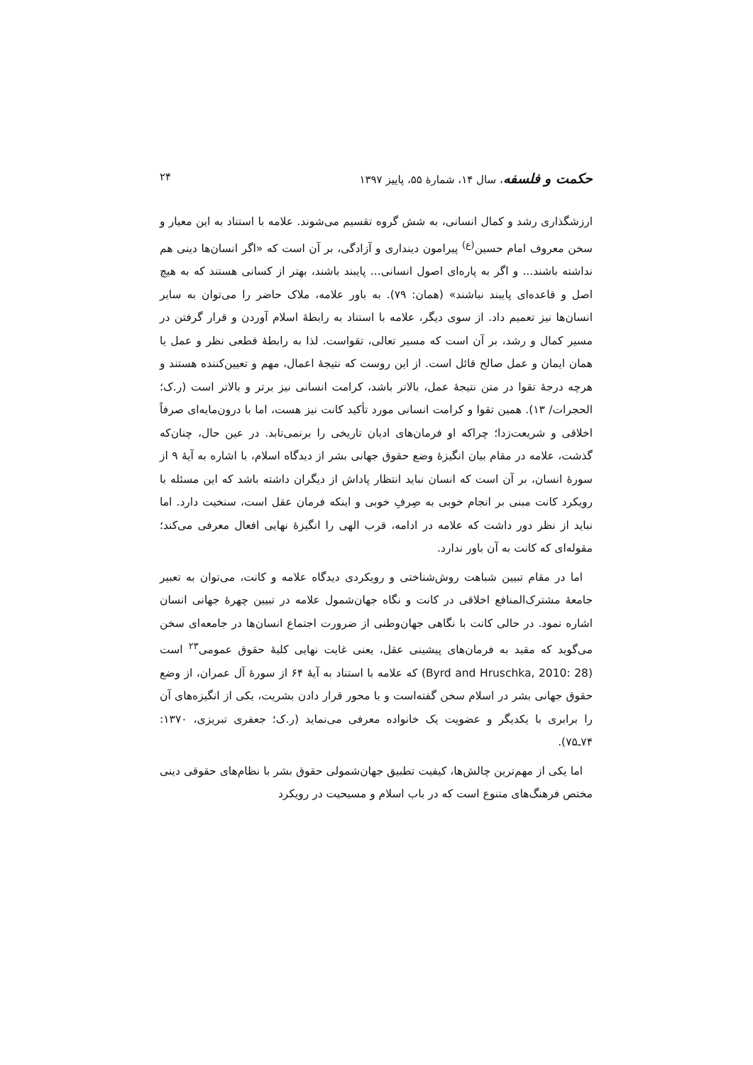حکمت و فلسفه، سال ۱۴، شمارهٔ ۵۵، پاییز ۱۳۹۷ ۲۴
ارزشگذاری رشد و کمال انسانی، به شش گروه تقسیم می‌شوند. علامه با استناد به این معیار و سخن معروف امام حسین<sup>(ع)</sup> پیرامون دینداری و آزادگی، بر آن است که «اگر انسان‌ها دینی هم نداشته باشند... و اگر به پاره‌ای اصول انسانی... پایبند باشند، بهتر از کسانی هستند که به هیچ اصل و قاعده‌ای پایبند نباشند» (همان: ۷۹). به باور علامه، ملاک حاضر را می‌توان به سایر انسان‌ها نیز تعمیم داد. از سوی دیگر، علامه با استناد به رابطهٔ اسلام آوردن و قرار گرفتن در مسیر کمال و رشد، بر آن است که مسیر تعالی، تقواست. لذا به رابطهٔ قطعی نظر و عمل یا همان ایمان و عمل صالح قائل است. از این روست که نتیجهٔ اعمال، مهم و تعیین‌کننده هستند و هرچه درجهٔ تقوا در متن نتیجهٔ عمل، بالاتر باشد، کرامت انسانی نیز برتر و بالاتر است (ر.ک؛ الحجرات/ ۱۳). همین تقوا و کرامت انسانی مورد تأکید کانت نیز هست، اما با درون‌مایه‌ای صرفاً اخلاقی و شریعت‌زدا؛ چراکه او فرمان‌های ادیان تاریخی را برنمی‌تابد. در عین حال، چنان‌که گذشت، علامه در مقام بیان انگیزهٔ وضع حقوق جهانی بشر از دیدگاه اسلام، با اشاره به آیهٔ ۹ از سورهٔ انسان، بر آن است که انسان نباید انتظار پاداش از دیگران داشته باشد که این مسئله با رویکرد کانت مبنی بر انجام خوبی به صِرفِ خوبی و اینکه فرمان عقل است، سنخیت دارد. اما نباید از نظر دور داشت که علامه در ادامه، قرب الهی را انگیزهٔ نهایی افعال معرفی می‌کند؛ مقوله‌ای که کانت به آن باور ندارد.
اما در مقام تبیین شباهت روش‌شناختی و رویکردی دیدگاه علامه و کانت، می‌توان به تعبیر جامعهٔ مشترک‌المنافع اخلاقی در کانت و نگاه جهان‌شمول علامه در تبیین چهرهٔ جهانی انسان اشاره نمود. در حالی کانت با نگاهی جهان‌وطنی از ضرورت اجتماع انسان‌ها در جامعه‌ای سخن می‌گوید که مقید به فرمان‌های پیشینی عقل، یعنی غایت نهایی کلیهٔ حقوق عمومی<sup>۲۳</sup> است (Byrd and Hruschka, 2010: 28) که علامه با استناد به آیهٔ ۶۴ از سورهٔ آل عمران، از وضع حقوق جهانی بشر در اسلام سخن گفته‌است و با محور قرار دادن بشریت، یکی از انگیزه‌های آن را برابری با یکدیگر و عضویت یک خانواده معرفی می‌نماید (ر.ک؛ جعفری تبریزی، ۱۳۷۰: ۷۴ـ۷۵).
اما یکی از مهم‌ترین چالش‌ها، کیفیت تطبیق جهان‌شمولی حقوق بشر با نظام‌های حقوقی دینی مختص فرهنگ‌های متنوع است که در باب اسلام و مسیحیت در رویکرد